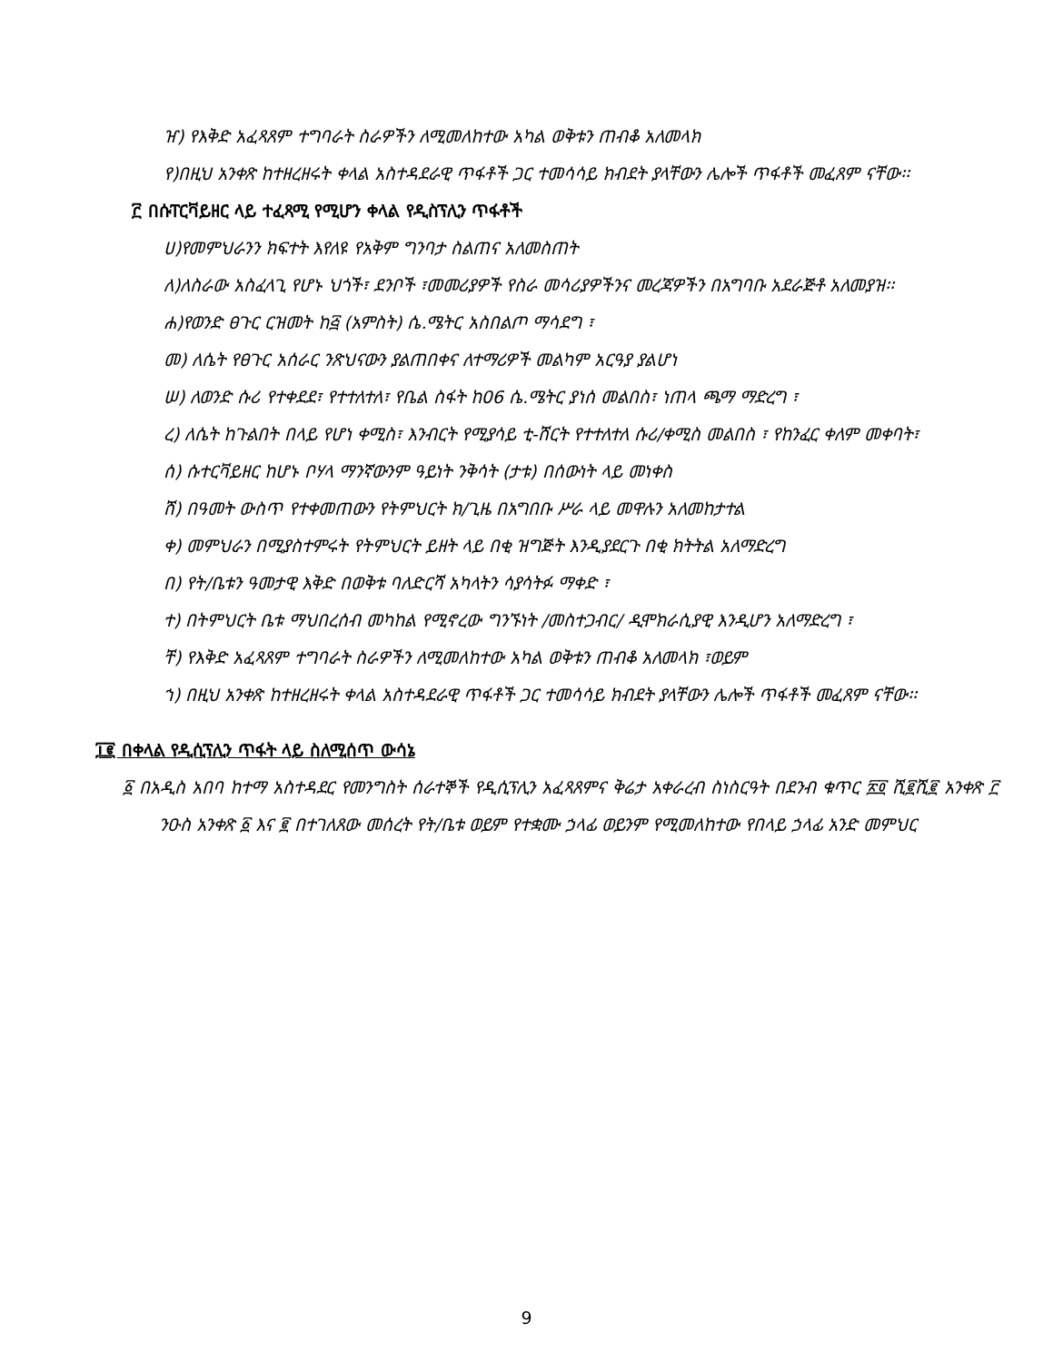ዠ) የእቅድ አፈጻጸም ተግባራት ስራዎችን ለሚመለከተው አካል ወቅቱን ጠብቆ አለመላክ
የ)በዚህ አንቀጽ ከተዘረዘሩት ቀላል አስተዳደራዊ ጥፋቶች ጋር ተመሳሳይ ክብደት ያላቸውን ሌሎች ጥፋቶች መፈጸም ናቸው፡፡
፫ በሱፐርቫይዘር ላይ ተፈጻሚ የሚሆን ቀላል የዲስፕሊን ጥፋቶች
ሀ)የመምህራንን ክፍተት እየለዩ የአቅም ግንባታ ስልጠና አለመስጠት
ለ)ለስራው አስፈላጊ የሆኑ ህጎች፣ ደንቦች ፣መመሪያዎች የስራ መሳሪያዎችንና መረጃዎችን በአግባቡ አደራጅቶ አለመያዝ፡፡
ሐ)የወንድ ፀጉር ርዝመት ከ፭ (አምስት) ሴ.ሜትር አስበልጦ ማሳደግ ፣
መ) ለሴት የፀጉር አሰራር ንጽህናውን ያልጠበቀና ለተማሪዎች መልካም አርዓያ ያልሆነ
ሠ) ለወንድ ሱሪ የተቀደደ፣ የተተለተለ፣ የቤል ስፋት ከ06 ሴ.ሜትር ያነሰ መልበስ፣ ነጠላ ጫማ ማድረግ ፣
ረ) ለሴት ከጉልበት በላይ የሆነ ቀሚስ፣ እንብርት የሚያሳይ ቲ-ሸርት የተተለተለ ሱሪ/ቀሚስ መልበስ ፣ የከንፈር ቀለም መቀባት፣
ሰ) ሱተርቫይዘር ከሆኑ ቦሃላ ማንኛውንም ዓይነት ንቅሳት (ታቱ) በሰውነት ላይ መነቀስ
ሸ) በዓመት ውስጥ የተቀመጠውን የትምህርት ክ/ጊዜ በአግበቡ ሥራ ላይ መዋሉን አለመከታተል
ቀ) መምህራን በሚያስተምሩት የትምህርት ይዘት ላይ በቂ ዝግጅት እንዲያደርጉ በቂ ክትትል አለማድረግ
በ) የት/ቤቱን ዓመታዊ እቅድ በወቅቱ ባለድርሻ አካላትን ሳያሳትፉ ማቀድ ፣
ተ) በትምህርት ቤቱ ማህበረሰብ መካከል የሚኖረው ግንኙነት /መስተጋብር/ ዲሞክራሲያዊ እንዲሆን አለማድረግ ፣
ቸ) የእቅድ አፈጻጸም ተግባራት ስራዎችን ለሚመለከተው አካል ወቅቱን ጠብቆ አለመላክ ፣ወይም
ኀ) በዚህ አንቀጽ ከተዘረዘሩት ቀላል አስተዳደራዊ ጥፋቶች ጋር ተመሳሳይ ክብደት ያላቸውን ሌሎች ጥፋቶች መፈጸም ናቸው፡፡
፲፪ በቀላል የዲሲፕሊን ጥፋት ላይ ስለሚሰጥ ውሳኔ
፩ በአዲስ አበባ ከተማ አስተዳደር የመንግስት ሰራተኞች የዲሲፕሊን አፈጻጸምና ቅሬታ አቀራረብ ስነስርዓት በደንብ ቁጥር ፳፬ ሺ፪ሺ፪ አንቀጽ ፫ ንዑስ አንቀጽ ፩ እና ፪ በተገለጸው መሰረት የት/ቤቱ ወይም የተቋሙ ኃላፊ ወይንም የሚመለከተው የበላይ ኃላፊ አንድ መምህር
9